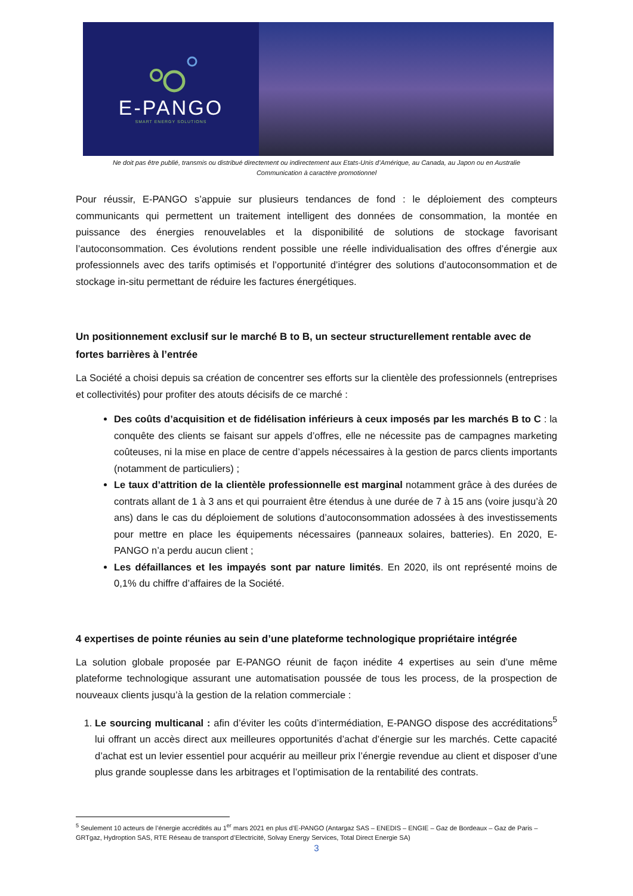E-PANGO
SMART ENERGY SOLUTIONS
Ne doit pas être publié, transmis ou distribué directement ou indirectement aux Etats-Unis d’Amérique, au Canada, au Japon ou en Australie
Communication à caractère promotionnel
Pour réussir, E-PANGO s’appuie sur plusieurs tendances de fond : le déploiement des compteurs communicants qui permettent un traitement intelligent des données de consommation, la montée en puissance des énergies renouvelables et la disponibilité de solutions de stockage favorisant l’autoconsommation. Ces évolutions rendent possible une réelle individualisation des offres d’énergie aux professionnels avec des tarifs optimisés et l’opportunité d’intégrer des solutions d’autoconsommation et de stockage in-situ permettant de réduire les factures énergétiques.
Un positionnement exclusif sur le marché B to B, un secteur structurellement rentable avec de fortes barrières à l’entrée
La Société a choisi depuis sa création de concentrer ses efforts sur la clientèle des professionnels (entreprises et collectivités) pour profiter des atouts décisifs de ce marché :
Des coûts d’acquisition et de fidélisation inférieurs à ceux imposés par les marchés B to C : la conquête des clients se faisant sur appels d’offres, elle ne nécessite pas de campagnes marketing coûteuses, ni la mise en place de centre d’appels nécessaires à la gestion de parcs clients importants (notamment de particuliers) ;
Le taux d’attrition de la clientèle professionnelle est marginal notamment grâce à des durées de contrats allant de 1 à 3 ans et qui pourraient être étendus à une durée de 7 à 15 ans (voire jusqu’à 20 ans) dans le cas du déploiement de solutions d’autoconsommation adossées à des investissements pour mettre en place les équipements nécessaires (panneaux solaires, batteries). En 2020, E-PANGO n’a perdu aucun client ;
Les défaillances et les impayés sont par nature limités. En 2020, ils ont représenté moins de 0,1% du chiffre d’affaires de la Société.
4 expertises de pointe réunies au sein d’une plateforme technologique propriétaire intégrée
La solution globale proposée par E-PANGO réunit de façon inédite 4 expertises au sein d’une même plateforme technologique assurant une automatisation poussée de tous les process, de la prospection de nouveaux clients jusqu’à la gestion de la relation commerciale :
1. Le sourcing multicanal : afin d’éviter les coûts d’intermédiation, E-PANGO dispose des accréditations<sup>5</sup> lui offrant un accès direct aux meilleures opportunités d’achat d’énergie sur les marchés. Cette capacité d’achat est un levier essentiel pour acquérir au meilleur prix l’énergie revendue au client et disposer d’une plus grande souplesse dans les arbitrages et l’optimisation de la rentabilité des contrats.
<sup>5</sup> Seulement 10 acteurs de l’énergie accrédités au 1<sup>er</sup> mars 2021 en plus d’E-PANGO (Antargaz SAS – ENEDIS – ENGIE – Gaz de Bordeaux – Gaz de Paris – GRTgaz, Hydroption SAS, RTE Réseau de transport d’Electricité, Solvay Energy Services, Total Direct Energie SA)
3